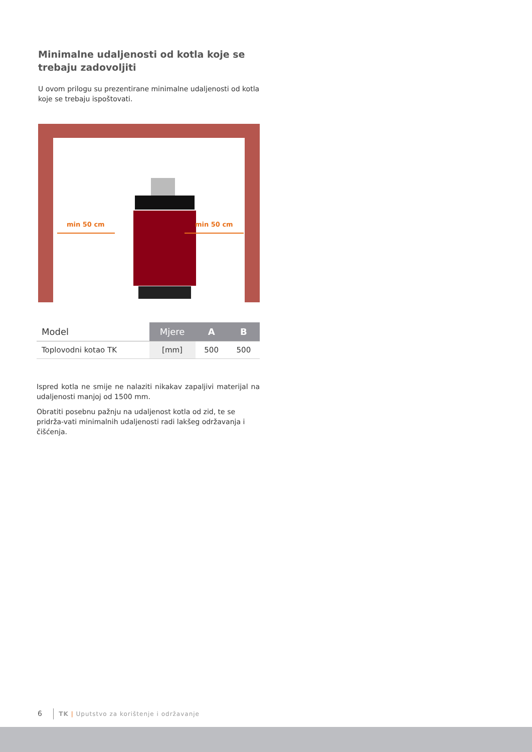Minimalne udaljenosti od kotla koje se trebaju zadovoljiti
U ovom prilogu su prezentirane minimalne udaljenosti od kotla koje se trebaju ispoštovati.
min 50 cm min 50 cm
| Model | Mjere | A | B |
| --- | --- | --- | --- |
| Toplovodni kotao TK | [mm] | 500 | 500 |
Ispred kotla ne smije ne nalaziti nikakav zapaljivi materijal na udaljenosti manjoj od 1500 mm.
Obratiti posebnu pažnju na udaljenost kotla od zid, te se pridrža-vati minimalnih udaljenosti radi lakšeg održavanja i čišćenja.
6 TK | Uputstvo za korištenje i održavanje